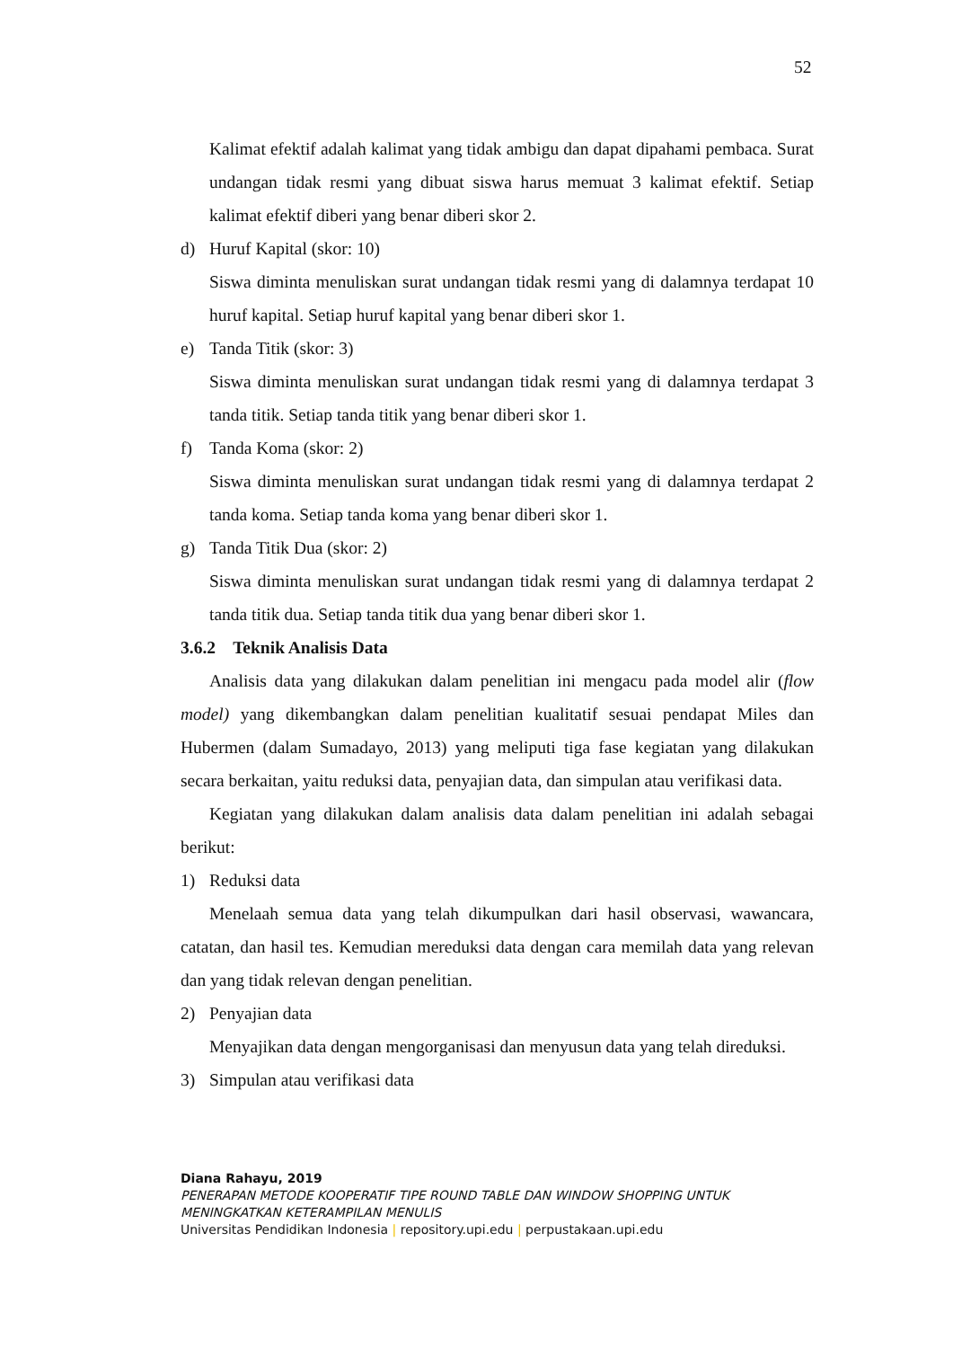52
Kalimat efektif adalah kalimat yang tidak ambigu dan dapat dipahami pembaca. Surat undangan tidak resmi yang dibuat siswa harus memuat 3 kalimat efektif. Setiap kalimat efektif diberi yang benar diberi skor 2.
d) Huruf Kapital (skor: 10)
Siswa diminta menuliskan surat undangan tidak resmi yang di dalamnya terdapat 10 huruf kapital. Setiap huruf kapital yang benar diberi skor 1.
e) Tanda Titik (skor: 3)
Siswa diminta menuliskan surat undangan tidak resmi yang di dalamnya terdapat 3 tanda titik. Setiap tanda titik yang benar diberi skor 1.
f) Tanda Koma (skor: 2)
Siswa diminta menuliskan surat undangan tidak resmi yang di dalamnya terdapat 2 tanda koma. Setiap tanda koma yang benar diberi skor 1.
g) Tanda Titik Dua (skor: 2)
Siswa diminta menuliskan surat undangan tidak resmi yang di dalamnya terdapat 2 tanda titik dua. Setiap tanda titik dua yang benar diberi skor 1.
3.6.2 Teknik Analisis Data
Analisis data yang dilakukan dalam penelitian ini mengacu pada model alir (flow model) yang dikembangkan dalam penelitian kualitatif sesuai pendapat Miles dan Hubermen (dalam Sumadayo, 2013) yang meliputi tiga fase kegiatan yang dilakukan secara berkaitan, yaitu reduksi data, penyajian data, dan simpulan atau verifikasi data.
Kegiatan yang dilakukan dalam analisis data dalam penelitian ini adalah sebagai berikut:
1) Reduksi data
Menelaah semua data yang telah dikumpulkan dari hasil observasi, wawancara, catatan, dan hasil tes. Kemudian mereduksi data dengan cara memilah data yang relevan dan yang tidak relevan dengan penelitian.
2) Penyajian data
Menyajikan data dengan mengorganisasi dan menyusun data yang telah direduksi.
3) Simpulan atau verifikasi data
Diana Rahayu, 2019
PENERAPAN METODE KOOPERATIF TIPE ROUND TABLE DAN WINDOW SHOPPING UNTUK MENINGKATKAN KETERAMPILAN MENULIS
Universitas Pendidikan Indonesia | repository.upi.edu | perpustakaan.upi.edu